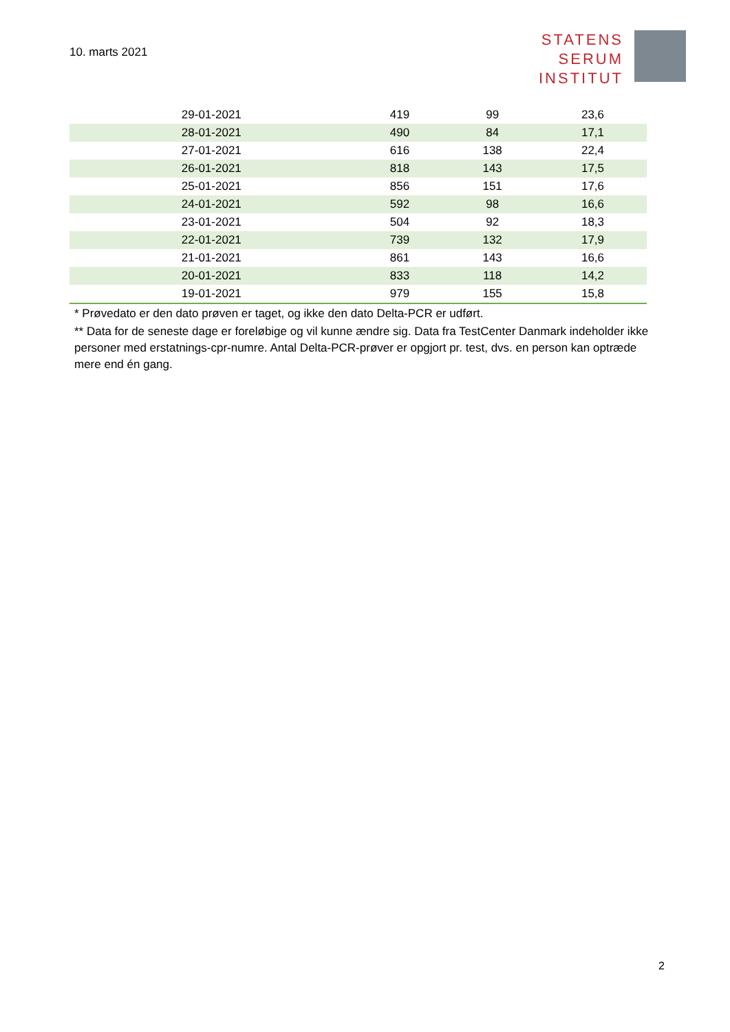10. marts 2021
STATENS
SERUM
INSTITUT
| 29-01-2021 | 419 | 99 | 23,6 |
| 28-01-2021 | 490 | 84 | 17,1 |
| 27-01-2021 | 616 | 138 | 22,4 |
| 26-01-2021 | 818 | 143 | 17,5 |
| 25-01-2021 | 856 | 151 | 17,6 |
| 24-01-2021 | 592 | 98 | 16,6 |
| 23-01-2021 | 504 | 92 | 18,3 |
| 22-01-2021 | 739 | 132 | 17,9 |
| 21-01-2021 | 861 | 143 | 16,6 |
| 20-01-2021 | 833 | 118 | 14,2 |
| 19-01-2021 | 979 | 155 | 15,8 |
* Prøvedato er den dato prøven er taget, og ikke den dato Delta-PCR er udført.
** Data for de seneste dage er foreløbige og vil kunne ændre sig. Data fra TestCenter Danmark indeholder ikke personer med erstatnings-cpr-numre. Antal Delta-PCR-prøver er opgjort pr. test, dvs. en person kan optræde mere end én gang.
2